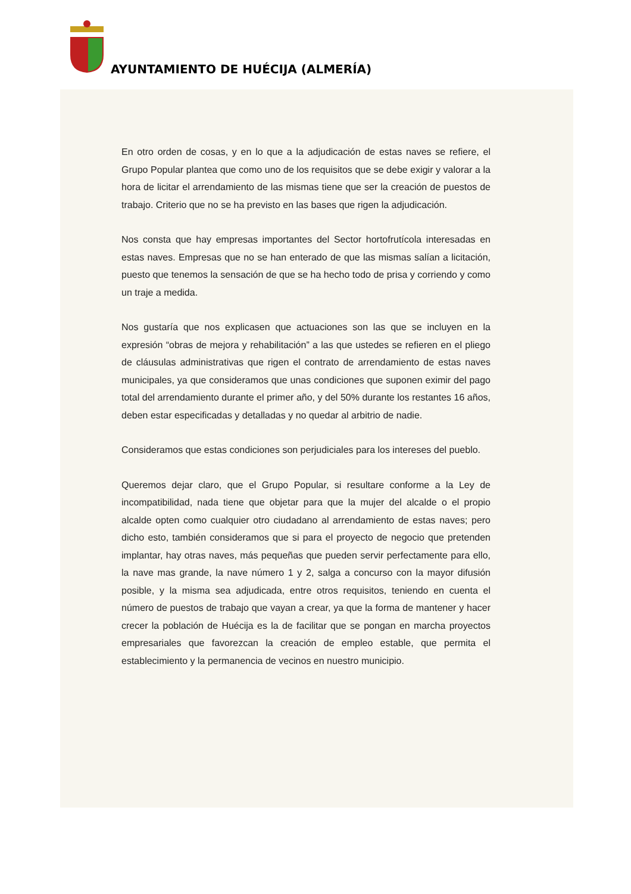AYUNTAMIENTO DE HUÉCIJA (ALMERÍA)
En otro orden de cosas, y en lo que a la adjudicación de estas naves se refiere, el Grupo Popular plantea que como uno de los requisitos que se debe exigir y valorar a la hora de licitar el arrendamiento de las mismas tiene que ser la creación de puestos de trabajo. Criterio que no se ha previsto en las bases que rigen la adjudicación.
Nos consta que hay empresas importantes del Sector hortofrutícola interesadas en estas naves. Empresas que no se han enterado de que las mismas salían a licitación, puesto que tenemos la sensación de que se ha hecho todo de prisa y corriendo y como un traje a medida.
Nos gustaría que nos explicasen que actuaciones son las que se incluyen en la expresión “obras de mejora y rehabilitación” a las que ustedes se refieren en el pliego de cláusulas administrativas que rigen el contrato de arrendamiento de estas naves municipales, ya que consideramos que unas condiciones que suponen eximir del pago total del arrendamiento durante el primer año, y del 50% durante los restantes 16 años, deben estar especificadas y detalladas y no quedar al arbitrio de nadie.
Consideramos que estas condiciones son perjudiciales para los intereses del pueblo.
Queremos dejar claro, que el Grupo Popular, si resultare conforme a la Ley de incompatibilidad, nada tiene que objetar para que la mujer del alcalde o el propio alcalde opten como cualquier otro ciudadano al arrendamiento de estas naves; pero dicho esto, también consideramos que si para el proyecto de negocio que pretenden implantar, hay otras naves, más pequeñas que pueden servir perfectamente para ello, la nave mas grande, la nave número 1 y 2, salga a concurso con la mayor difusión posible, y la misma sea adjudicada, entre otros requisitos, teniendo en cuenta el número de puestos de trabajo que vayan a crear, ya que la forma de mantener y hacer crecer la población de Huécija es la de facilitar que se pongan en marcha proyectos empresariales que favorezcan la creación de empleo estable, que permita el establecimiento y la permanencia de vecinos en nuestro municipio.